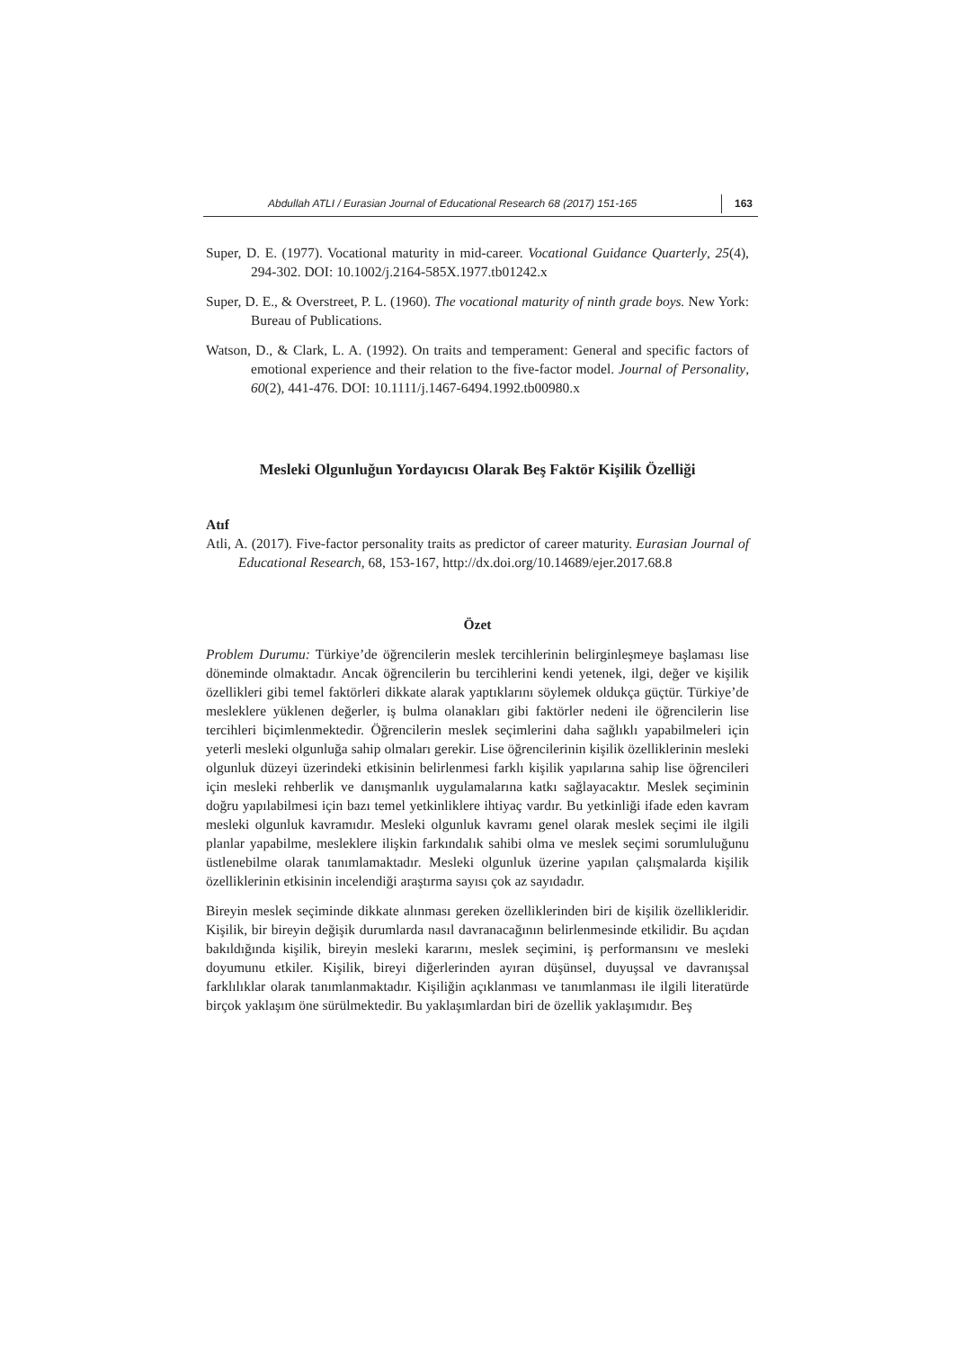Abdullah ATLI / Eurasian Journal of Educational Research 68 (2017) 151-165 163
Super, D. E. (1977). Vocational maturity in mid-career. Vocational Guidance Quarterly, 25(4), 294-302. DOI: 10.1002/j.2164-585X.1977.tb01242.x
Super, D. E., & Overstreet, P. L. (1960). The vocational maturity of ninth grade boys. New York: Bureau of Publications.
Watson, D., & Clark, L. A. (1992). On traits and temperament: General and specific factors of emotional experience and their relation to the five-factor model. Journal of Personality, 60(2), 441-476. DOI: 10.1111/j.1467-6494.1992.tb00980.x
Mesleki Olgunluğun Yordayıcısı Olarak Beş Faktör Kişilik Özelliği
Atıf
Atli, A. (2017). Five-factor personality traits as predictor of career maturity. Eurasian Journal of Educational Research, 68, 153-167, http://dx.doi.org/10.14689/ejer.2017.68.8
Özet
Problem Durumu: Türkiye’de öğrencilerin meslek tercihlerinin belirginleşmeye başlaması lise döneminde olmaktadır. Ancak öğrencilerin bu tercihlerini kendi yetenek, ilgi, değer ve kişilik özellikleri gibi temel faktörleri dikkate alarak yaptıklarını söylemek oldukça güçtür. Türkiye’de mesleklere yüklenen değerler, iş bulma olanakları gibi faktörler nedeni ile öğrencilerin lise tercihleri biçimlenmektedir. Öğrencilerin meslek seçimlerini daha sağlıklı yapabilmeleri için yeterli mesleki olgunluğa sahip olmaları gerekir. Lise öğrencilerinin kişilik özelliklerinin mesleki olgunluk düzeyi üzerindeki etkisinin belirlenmesi farklı kişilik yapılarına sahip lise öğrencileri için mesleki rehberlik ve danışmanlık uygulamalarına katkı sağlayacaktır. Meslek seçiminin doğru yapılabilmesi için bazı temel yetkinliklere ihtiyaç vardır. Bu yetkinliği ifade eden kavram mesleki olgunluk kavramıdır. Mesleki olgunluk kavramı genel olarak meslek seçimi ile ilgili planlar yapabilme, mesleklere ilişkin farkındalık sahibi olma ve meslek seçimi sorumluluğunu üstlenebilme olarak tanımlamaktadır. Mesleki olgunluk üzerine yapılan çalışmalarda kişilik özelliklerinin etkisinin incelendiği araştırma sayısı çok az sayıdadır.
Bireyin meslek seçiminde dikkate alınması gereken özelliklerinden biri de kişilik özellikleridir. Kişilik, bir bireyin değişik durumlarda nasıl davranacağının belirlenmesinde etkilidir. Bu açıdan bakıldığında kişilik, bireyin mesleki kararını, meslek seçimini, iş performansını ve mesleki doyumunu etkiler. Kişilik, bireyi diğerlerinden ayıran düşünsel, duyuşsal ve davranışsal farklılıklar olarak tanımlanmaktadır. Kişiliğin açıklanması ve tanımlanması ile ilgili literatürde birçok yaklaşım öne sürülmektedir. Bu yaklaşımlardan biri de özellik yaklaşımıdır. Beş